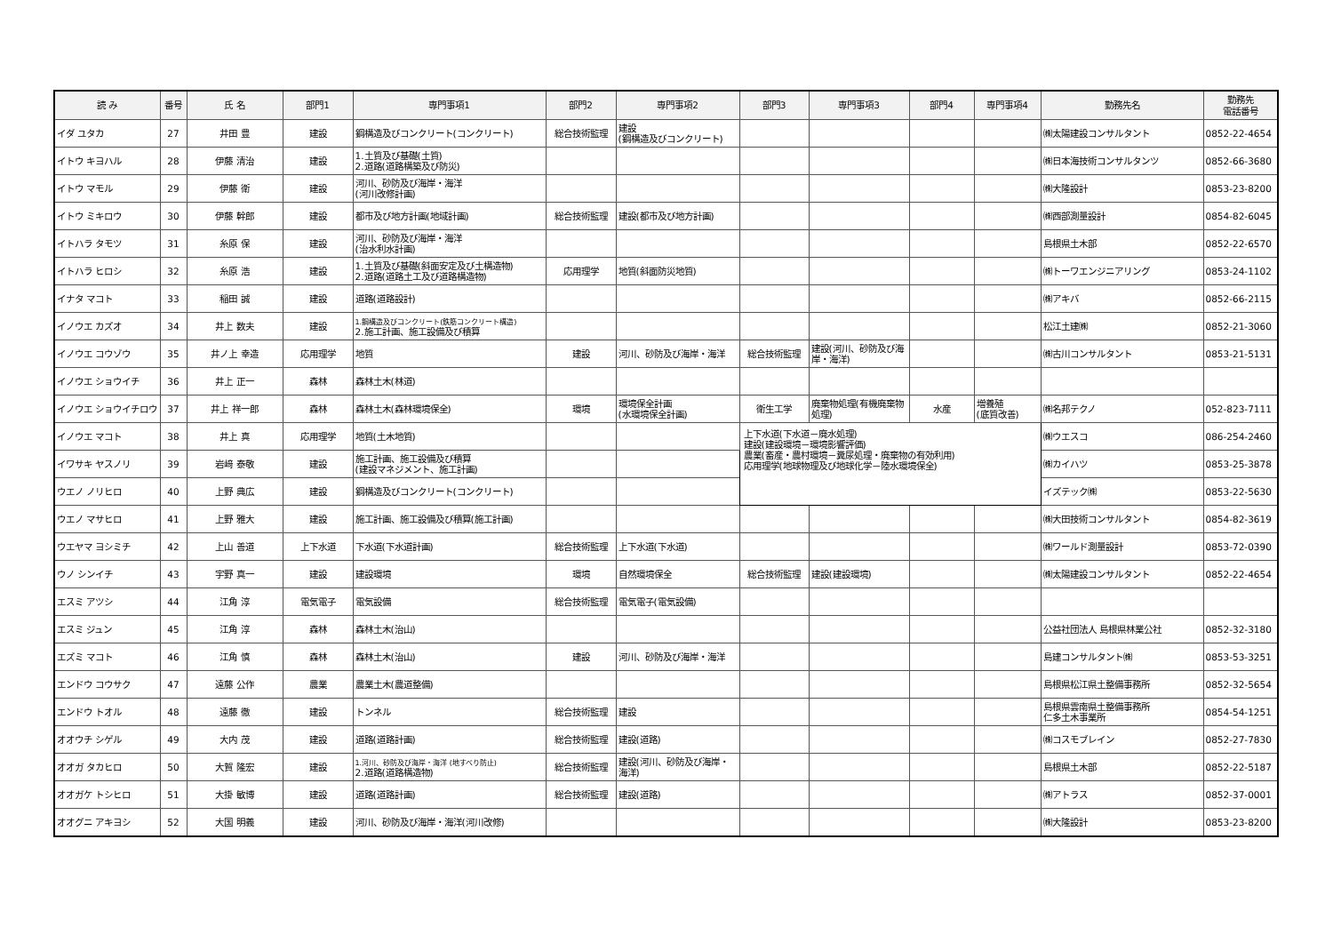| 読 み | 番号 | 氏 名 | 部門1 | 専門事項1 | 部門2 | 専門事項2 | 部門3 | 専門事項3 | 部門4 | 専門事項4 | 勤務先名 | 勤務先 電話番号 |
| --- | --- | --- | --- | --- | --- | --- | --- | --- | --- | --- | --- | --- |
| イダ ユタカ | 27 | 井田 豊 | 建設 | 鋼構造及びコンクリート(コンクリート) | 総合技術監理 | 建設 (鋼構造及びコンクリート) | | | | | ㈱太陽建設コンサルタント | 0852-22-4654 |
| イトウ キヨハル | 28 | 伊藤 清治 | 建設 | 1.土質及び基礎(土質) 2.道路(道路構築及び防災) | | | | | | | ㈱日本海技術コンサルタンツ | 0852-66-3680 |
| イトウ マモル | 29 | 伊藤 衛 | 建設 | 河川、砂防及び海岸・海洋 (河川改修計画) | | | | | | | ㈱大隆設計 | 0853-23-8200 |
| イトウ ミキロウ | 30 | 伊藤 幹郎 | 建設 | 都市及び地方計画(地域計画) | 総合技術監理 | 建設(都市及び地方計画) | | | | | ㈱西部測量設計 | 0854-82-6045 |
| イトハラ タモツ | 31 | 糸原 保 | 建設 | 河川、砂防及び海岸・海洋 (治水利水計画) | | | | | | | 島根県土木部 | 0852-22-6570 |
| イトハラ ヒロシ | 32 | 糸原 浩 | 建設 | 1.土質及び基礎(斜面安定及び土構造物) 2.道路(道路土工及び道路構造物) | 応用理学 | 地質(斜面防災地質) | | | | | ㈱トーワエンジニアリング | 0853-24-1102 |
| イナタ マコト | 33 | 稲田 誠 | 建設 | 道路(道路設計) | | | | | | | ㈱アキバ | 0852-66-2115 |
| イノウエ カズオ | 34 | 井上 数夫 | 建設 | 1.鋼構造及びコンクリート(鉄筋コンクリート構造) 2.施工計画、施工設備及び積算 | | | | | | | 松江土建㈱ | 0852-21-3060 |
| イノウエ コウゾウ | 35 | 井ノ上 幸造 | 応用理学 | 地質 | 建設 | 河川、砂防及び海岸・海洋 | 総合技術監理 | 建設(河川、砂防及び海岸・海洋) | | | ㈱古川コンサルタント | 0853-21-5131 |
| イノウエ ショウイチ | 36 | 井上 正一 | 森林 | 森林土木(林道) | | | | | | | | |
| イノウエ ショウイチロウ | 37 | 井上 祥一郎 | 森林 | 森林土木(森林環境保全) | 環境 | 環境保全計画 (水環境保全計画) | 衛生工学 | 廃棄物処理(有機廃棄物処理) | 水産 | 増養殖 (底質改善) | ㈱名邦テクノ | 052-823-7111 |
| イノウエ マコト | 38 | 井上 真 | 応用理学 | 地質(土木地質) | | | 上下水道(下水道－廃水処理) 建設(建設環境－環境影響評価) 農業(畜産・農村環境－糞尿処理・廃棄物の有効利用) 応用理学(地球物理及び地球化学－陸水環境保全) | | | | ㈱ウエスコ | 086-254-2460 |
| イワサキ ヤスノリ | 39 | 岩﨑 泰敬 | 建設 | 施工計画、施工設備及び積算 (建設マネジメント、施工計画) | | | | | | | ㈱カイハツ | 0853-25-3878 |
| ウエノ ノリヒロ | 40 | 上野 典広 | 建設 | 鋼構造及びコンクリート(コンクリート) | | | | | | | イズテック㈱ | 0853-22-5630 |
| ウエノ マサヒロ | 41 | 上野 雅大 | 建設 | 施工計画、施工設備及び積算(施工計画) | | | | | | | ㈱大田技術コンサルタント | 0854-82-3619 |
| ウエヤマ ヨシミチ | 42 | 上山 善道 | 上下水道 | 下水道(下水道計画) | 総合技術監理 | 上下水道(下水道) | | | | | ㈱ワールド測量設計 | 0853-72-0390 |
| ウノ シンイチ | 43 | 宇野 真一 | 建設 | 建設環境 | 環境 | 自然環境保全 | 総合技術監理 | 建設(建設環境) | | | ㈱太陽建設コンサルタント | 0852-22-4654 |
| エスミ アツシ | 44 | 江角 淳 | 電気電子 | 電気設備 | 総合技術監理 | 電気電子(電気設備) | | | | | | |
| エスミ ジュン | 45 | 江角 淳 | 森林 | 森林土木(治山) | | | | | | | 公益社団法人 島根県林業公社 | 0852-32-3180 |
| エズミ マコト | 46 | 江角 慎 | 森林 | 森林土木(治山) | 建設 | 河川、砂防及び海岸・海洋 | | | | | 島建コンサルタント㈱ | 0853-53-3251 |
| エンドウ コウサク | 47 | 遠藤 公作 | 農業 | 農業土木(農道整備) | | | | | | | 島根県松江県土整備事務所 | 0852-32-5654 |
| エンドウ トオル | 48 | 遠藤 徹 | 建設 | トンネル | 総合技術監理 | 建設 | | | | | 島根県雲南県土整備事務所 仁多土木事業所 | 0854-54-1251 |
| オオウチ シゲル | 49 | 大内 茂 | 建設 | 道路(道路計画) | 総合技術監理 | 建設(道路) | | | | | ㈱コスモブレイン | 0852-27-7830 |
| オオガ タカヒロ | 50 | 大賀 隆宏 | 建設 | 1.河川、砂防及び海岸・海洋 (地すべり防止) 2.道路(道路構造物) | 総合技術監理 | 建設(河川、砂防及び海岸・海洋) | | | | | 島根県土木部 | 0852-22-5187 |
| オオガケ トシヒロ | 51 | 大掛 敏博 | 建設 | 道路(道路計画) | 総合技術監理 | 建設(道路) | | | | | ㈱アトラス | 0852-37-0001 |
| オオグニ アキヨシ | 52 | 大国 明義 | 建設 | 河川、砂防及び海岸・海洋(河川改修) | | | | | | | ㈱大隆設計 | 0853-23-8200 |